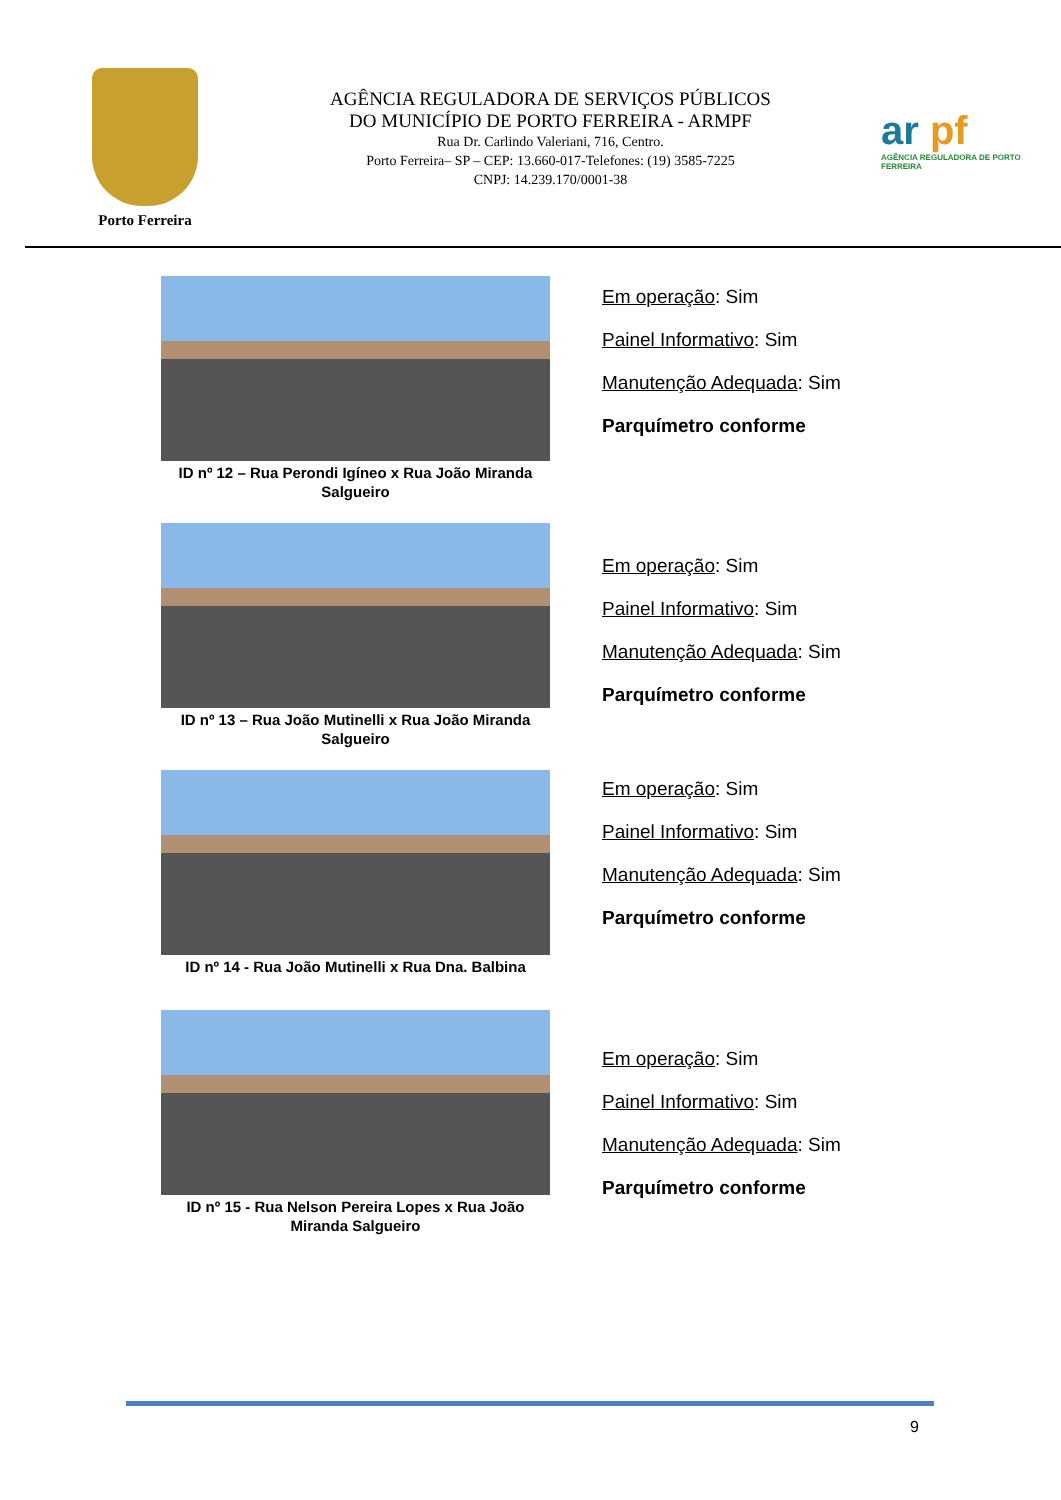Porto Ferreira
AGÊNCIA REGULADORA DE SERVIÇOS PÚBLICOS
DO MUNICÍPIO DE PORTO FERREIRA - ARMPF
Rua Dr. Carlindo Valeriani, 716, Centro.
Porto Ferreira– SP – CEP: 13.660-017-Telefones: (19) 3585-7225
CNPJ: 14.239.170/0001-38
ar pf
AGÊNCIA REGULADORA DE PORTO FERREIRA
ID nº 12 – Rua Perondi Igíneo x Rua João Miranda Salgueiro
Em operação: Sim
Painel Informativo: Sim
Manutenção Adequada: Sim
Parquímetro conforme
ID nº 13 – Rua João Mutinelli x Rua João Miranda Salgueiro
Em operação: Sim
Painel Informativo: Sim
Manutenção Adequada: Sim
Parquímetro conforme
ID nº 14 - Rua João Mutinelli x Rua Dna. Balbina
Em operação: Sim
Painel Informativo: Sim
Manutenção Adequada: Sim
Parquímetro conforme
ID nº 15 - Rua Nelson Pereira Lopes x Rua João Miranda Salgueiro
Em operação: Sim
Painel Informativo: Sim
Manutenção Adequada: Sim
Parquímetro conforme
9